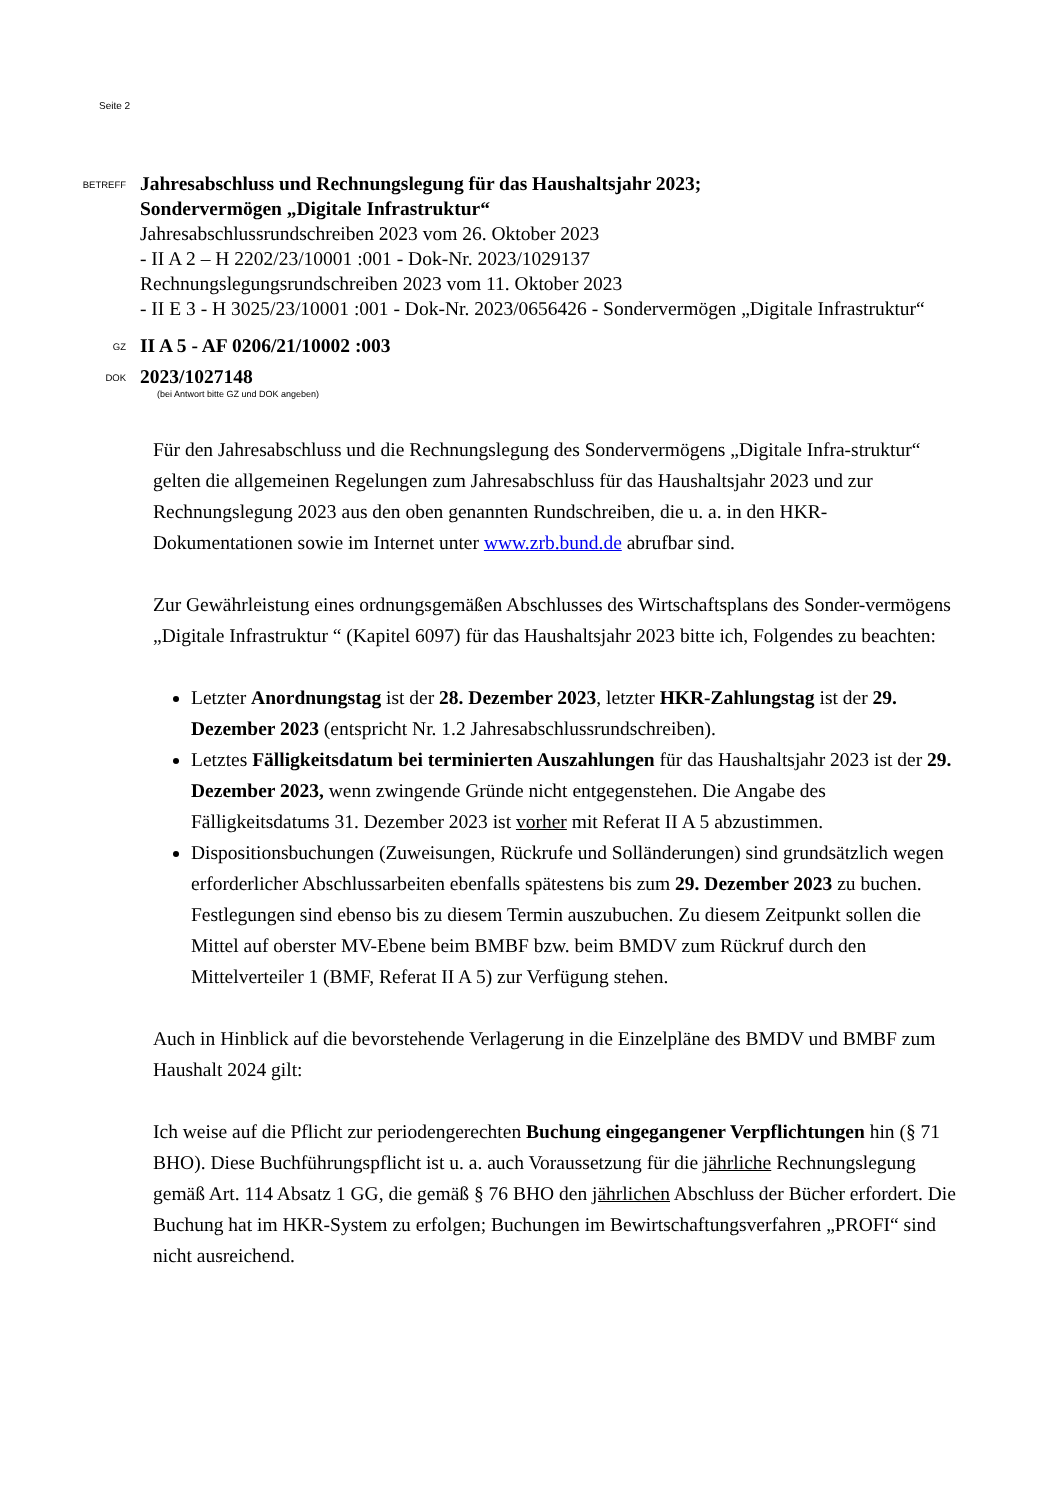Seite 2
BETREFF
Jahresabschluss und Rechnungslegung für das Haushaltsjahr 2023;
Sondervermögen „Digitale Infrastruktur“
Jahresabschlussrundschreiben 2023 vom 26. Oktober 2023
- II A 2 – H 2202/23/10001 :001 - Dok-Nr. 2023/1029137
Rechnungslegungsrundschreiben 2023 vom 11. Oktober 2023
- II E 3 - H 3025/23/10001 :001 - Dok-Nr. 2023/0656426 - Sondervermögen „Digitale Infrastruktur“
GZ
II A 5 - AF 0206/21/10002 :003
DOK
2023/1027148
(bei Antwort bitte GZ und DOK angeben)
Für den Jahresabschluss und die Rechnungslegung des Sondervermögens „Digitale Infra-struktur“ gelten die allgemeinen Regelungen zum Jahresabschluss für das Haushaltsjahr 2023 und zur Rechnungslegung 2023 aus den oben genannten Rundschreiben, die u. a. in den HKR-Dokumentationen sowie im Internet unter www.zrb.bund.de abrufbar sind.
Zur Gewährleistung eines ordnungsgemäßen Abschlusses des Wirtschaftsplans des Sonder-vermögens „Digitale Infrastruktur “ (Kapitel 6097) für das Haushaltsjahr 2023 bitte ich, Folgendes zu beachten:
Letzter Anordnungstag ist der 28. Dezember 2023, letzter HKR-Zahlungstag ist der 29. Dezember 2023 (entspricht Nr. 1.2 Jahresabschlussrundschreiben).
Letztes Fälligkeitsdatum bei terminierten Auszahlungen für das Haushaltsjahr 2023 ist der 29. Dezember 2023, wenn zwingende Gründe nicht entgegenstehen. Die Angabe des Fälligkeitsdatums 31. Dezember 2023 ist vorher mit Referat II A 5 abzustimmen.
Dispositionsbuchungen (Zuweisungen, Rückrufe und Solländerungen) sind grundsätzlich wegen erforderlicher Abschlussarbeiten ebenfalls spätestens bis zum 29. Dezember 2023 zu buchen. Festlegungen sind ebenso bis zu diesem Termin auszubuchen. Zu diesem Zeitpunkt sollen die Mittel auf oberster MV-Ebene beim BMBF bzw. beim BMDV zum Rückruf durch den Mittelverteiler 1 (BMF, Referat II A 5) zur Verfügung stehen.
Auch in Hinblick auf die bevorstehende Verlagerung in die Einzelpläne des BMDV und BMBF zum Haushalt 2024 gilt:
Ich weise auf die Pflicht zur periodengerechten Buchung eingegangener Verpflichtungen hin (§ 71 BHO). Diese Buchführungspflicht ist u. a. auch Voraussetzung für die jährliche Rechnungslegung gemäß Art. 114 Absatz 1 GG, die gemäß § 76 BHO den jährlichen Abschluss der Bücher erfordert. Die Buchung hat im HKR-System zu erfolgen; Buchungen im Bewirtschaftungsverfahren „PROFI“ sind nicht ausreichend.